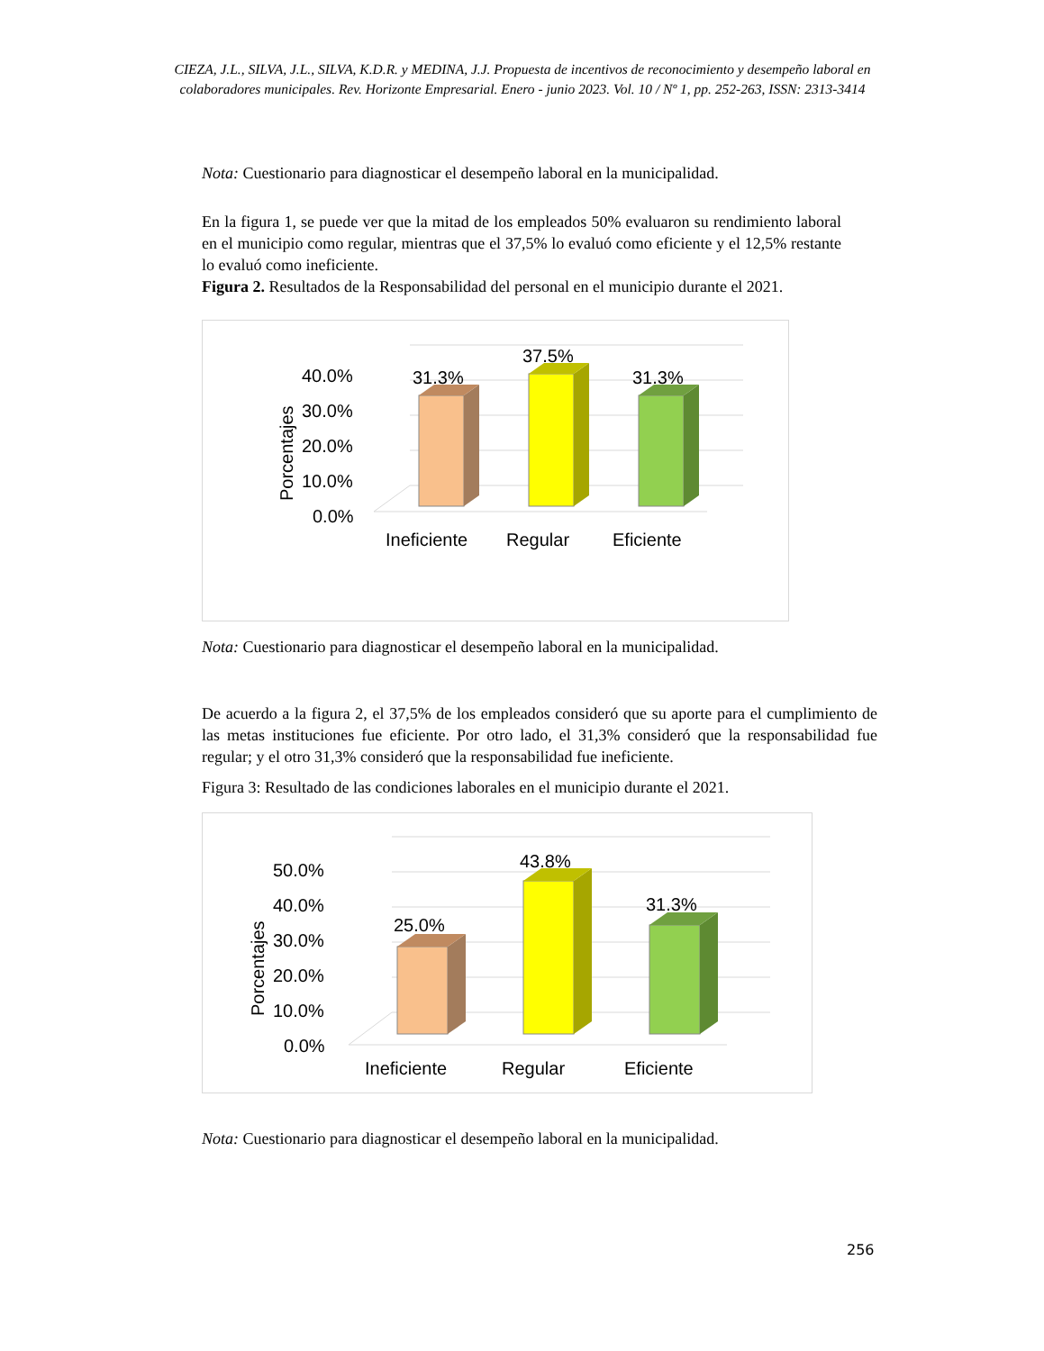CIEZA, J.L., SILVA, J.L., SILVA, K.D.R. y MEDINA, J.J. Propuesta de incentivos de reconocimiento y desempeño laboral en colaboradores municipales. Rev. Horizonte Empresarial. Enero - junio 2023. Vol. 10 / Nº 1, pp. 252-263, ISSN: 2313-3414
Nota: Cuestionario para diagnosticar el desempeño laboral en la municipalidad.
En la figura 1, se puede ver que la mitad de los empleados 50% evaluaron su rendimiento laboral en el municipio como regular, mientras que el 37,5% lo evaluó como eficiente y el 12,5% restante lo evaluó como ineficiente.
Figura 2. Resultados de la Responsabilidad del personal en el municipio durante el 2021.
40.0%
30.0%
20.0%
10.0%
0.0%
Porcentajes
31.3%
37.5%
31.3%
Ineficiente
Regular
Eficiente
Nota: Cuestionario para diagnosticar el desempeño laboral en la municipalidad.
De acuerdo a la figura 2, el 37,5% de los empleados consideró que su aporte para el cumplimiento de las metas instituciones fue eficiente. Por otro lado, el 31,3% consideró que la responsabilidad fue regular; y el otro 31,3% consideró que la responsabilidad fue ineficiente.
Figura 3: Resultado de las condiciones laborales en el municipio durante el 2021.
50.0%
40.0%
30.0%
20.0%
10.0%
0.0%
Porcentajes
25.0%
43.8%
31.3%
Ineficiente
Regular
Eficiente
Nota: Cuestionario para diagnosticar el desempeño laboral en la municipalidad.
256